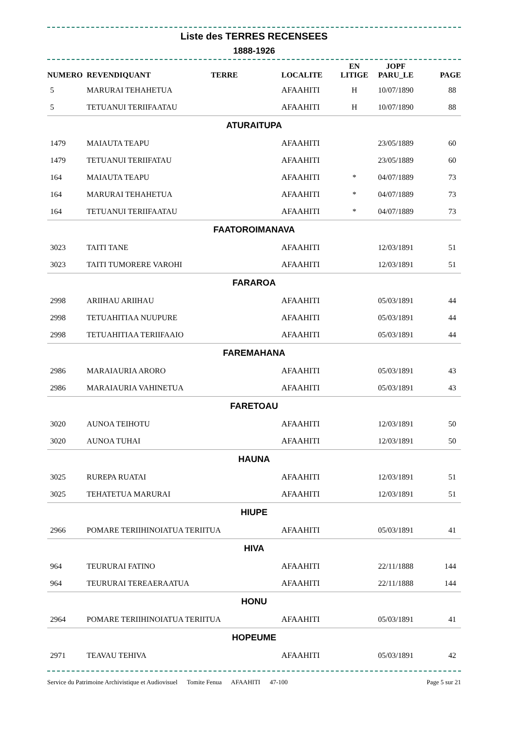Liste des TERRES RECENSEES
1888-1926
| NUMERO | REVENDIQUANT TERRE | LOCALITE | EN LITIGE | JOPF PARU_LE | PAGE |
| --- | --- | --- | --- | --- | --- |
| 5 | MARURAI TEHAHETUA | AFAAHITI | H | 10/07/1890 | 88 |
| 5 | TETUANUI TERIIFAATAU | AFAAHITI | H | 10/07/1890 | 88 |
| ATURAITUPA | | | | | |
| 1479 | MAIAUTA TEAPU | AFAAHITI | | 23/05/1889 | 60 |
| 1479 | TETUANUI TERIIFATAU | AFAAHITI | | 23/05/1889 | 60 |
| 164 | MAIAUTA TEAPU | AFAAHITI | * | 04/07/1889 | 73 |
| 164 | MARURAI TEHAHETUA | AFAAHITI | * | 04/07/1889 | 73 |
| 164 | TETUANUI TERIIFAATAU | AFAAHITI | * | 04/07/1889 | 73 |
| FAATOROIMANAVA | | | | | |
| 3023 | TAITI TANE | AFAAHITI | | 12/03/1891 | 51 |
| 3023 | TAITI TUMORERE VAROHI | AFAAHITI | | 12/03/1891 | 51 |
| FARAROA | | | | | |
| 2998 | ARIIHAU ARIIHAU | AFAAHITI | | 05/03/1891 | 44 |
| 2998 | TETUAHITIAA NUUPURE | AFAAHITI | | 05/03/1891 | 44 |
| 2998 | TETUAHITIAA TERIIFAAIO | AFAAHITI | | 05/03/1891 | 44 |
| FAREMAHANA | | | | | |
| 2986 | MARAIAURIA ARORO | AFAAHITI | | 05/03/1891 | 43 |
| 2986 | MARAIAURIA VAHINETUA | AFAAHITI | | 05/03/1891 | 43 |
| FARETOAU | | | | | |
| 3020 | AUNOA TEIHOTU | AFAAHITI | | 12/03/1891 | 50 |
| 3020 | AUNOA TUHAI | AFAAHITI | | 12/03/1891 | 50 |
| HAUNA | | | | | |
| 3025 | RUREPA RUATAI | AFAAHITI | | 12/03/1891 | 51 |
| 3025 | TEHATETUA MARURAI | AFAAHITI | | 12/03/1891 | 51 |
| HIUPE | | | | | |
| 2966 | POMARE TERIIHINOIATUA TERIITUA | AFAAHITI | | 05/03/1891 | 41 |
| HIVA | | | | | |
| 964 | TEURURAI FATINO | AFAAHITI | | 22/11/1888 | 144 |
| 964 | TEURURAI TEREAERAATUA | AFAAHITI | | 22/11/1888 | 144 |
| HONU | | | | | |
| 2964 | POMARE TERIIHINOIATUA TERIITUA | AFAAHITI | | 05/03/1891 | 41 |
| HOPEUME | | | | | |
| 2971 | TEAVAU TEHIVA | AFAAHITI | | 05/03/1891 | 42 |
Service du Patrimoine Archivistique et Audiovisuel Tomite Fenua AFAAHITI 47-100 Page 5 sur 21